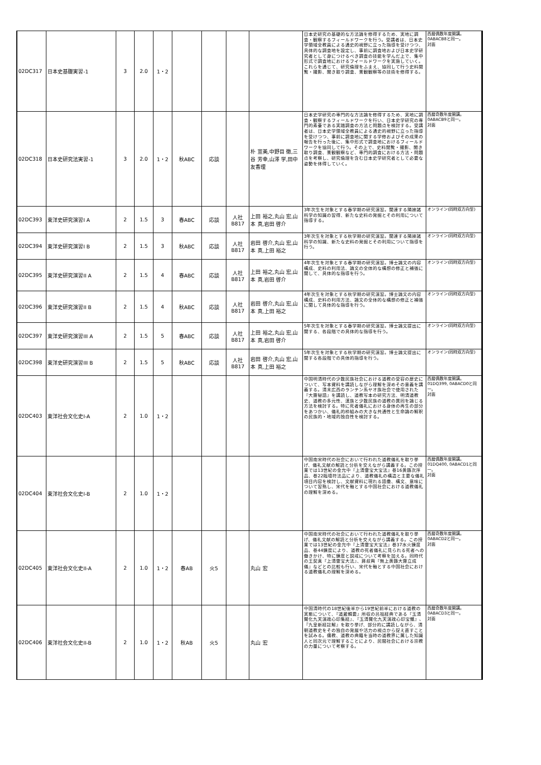| 02DC317 | 日本史基礎実習-1 | 3 | 2.0 | 1・2 | | | | | 日本史研究の基礎的な方法論を修得するため、実地に調査・観察するフィールドワークを行う。受講者は、日本史学領域全教員による通史的視野に立った指導を受けつつ、具体的な調査地を設定し、事前に調査地および日本史学研究者として身につけるべき調査の技能を学んだ上で、集中形式で調査地におけるフイールドワークを実施していく。これらを通じて、研究倫理をふまえ、協同して行う史料閲覧・撮影、聞き取り調査、景観観察等の技術を修得する。 | 西暦偶数年度開講。 0ABACB8と同一。 対面 |
| 02DC318 | 日本史研究法実習-1 | 3 | 2.0 | 1・2 | 秋ABC | 応談 | | 朴 宣美,中野目 徹,三谷 芳幸,山澤 学,田中 友香理 | 日本史学研究の専門的な方法論を修得するため、実地に調査・観察するフィールドワークを行い、日本史学研究の専門的素養である実踏調査の方法と問題点を検討する。受講者は、日本史学領域全教員による通史的視野に立った指導を受けつつ、事前に調査地に関する学修およびその成果の報告を行った後に、集中形式で調査地におけるフィールドワークを協同して行う。その上で、史料閲覧・撮影、聞き取り調査、景観観察など、専門的調査における方法・問題点を考察し、研究倫理を含む日本史学研究者として必要な姿勢を体得していく。 | 西暦奇数年度開講。 0ABACB9と同一。 対面 |
| 02DC393 | 東洋史研究演習I A | 2 | 1.5 | 3 | 春ABC | 応談 | 人社 B817 | 上田 裕之,丸山 宏,山本 真,岩田 啓介 | 3年次生を対象とする春学期の研究演習。関連する隣接諸科学の知識の習得、新たな史料の発掘とその利用について指導する。 | オンライン(同時双方向型) |
| 02DC394 | 東洋史研究演習I B | 2 | 1.5 | 3 | 秋ABC | 応談 | 人社 B817 | 岩田 啓介,丸山 宏,山本 真,上田 裕之 | 3年次生を対象とする秋学期の研究演習。関連する隣接諸科学の知識、新たな史料の発掘とその利用について指導を行う。 | オンライン(同時双方向型) |
| 02DC395 | 東洋史研究演習II A | 2 | 1.5 | 4 | 春ABC | 応談 | 人社 B817 | 上田 裕之,丸山 宏,山本 真,岩田 啓介 | 4年次生を対象とする春学期の研究演習。博士論文の内容構成、史料の利用法、論文の全体的な構想の修正と補強に関して、具体的な指導を行う。 | オンライン(同時双方向型) |
| 02DC396 | 東洋史研究演習II B | 2 | 1.5 | 4 | 秋ABC | 応談 | 人社 B817 | 岩田 啓介,丸山 宏,山本 真,上田 裕之 | 4年次生を対象とする秋学期の研究演習。博士論文の内容構成、史料の利用方法、論文の全体的な構想の修正と補強に関して具体的な指導を行う。 | オンライン(同時双方向型) |
| 02DC397 | 東洋史研究演習III A | 2 | 1.5 | 5 | 春ABC | 応談 | 人社 B817 | 上田 裕之,丸山 宏,山本 真,岩田 啓介 | 5年次生を対象とする春学期の研究演習。博士論文提出に関する、各段階での具体的な指導を行う。 | オンライン(同時双方向型) |
| 02DC398 | 東洋史研究演習III B | 2 | 1.5 | 5 | 秋ABC | 応談 | 人社 B817 | 岩田 啓介,丸山 宏,山本 真,上田 裕之 | 5年次生を対象とする秋学期の研究演習。博士論文提出に関する各段階での具体的指導を行う。 | オンライン(同時双方向型) |
| 02DC403 | 東洋社会文化史I-A | 2 | 1.0 | 1・2 | | | | | 中国明清時代の少数民族社会における道教の受容の歴史について、写本資料を講読しながら理解を深めその意義を講義する。清末広西のランテン系ヤオ族社会で使用された『大齋秘語』を講読し、道教写本の研究方法、明清道教史、道教の多元性、漢族と少数民族の道教の異同を論じる方法を検討する。特に死者儀礼における身体の再生の部分をあつかい、儀礼的枠組みの大きな共通性と生命論の解釈の民族的・地域的独自性を検討する。 | 西暦偶数年度開講。 01DQ399, 0ABACD0と同一。 対面 |
| 02DC404 | 東洋社会文化史I-B | 2 | 1.0 | 1・2 | | | | | 中国南宋時代の社会において行われた道教儀礼を取り挙げ、儀礼文献の解読と分析を交えながら講義する。この授業では13世紀の金允中『上清霊宝大宝法』巻16黄籙次序品、巻22臨壇符法品により、道教儀礼の構造と主要な儀礼項目内容を検討し、文献資料に現れる語彙、構文、意味について習熟し、宋代を軸とする中国社会における道教儀礼の理解を深める。 | 西暦偶数年度開講。 01DQ400, 0ABACD1と同一。 対面 |
| 02DC405 | 東洋社会文化史II-A | 2 | 1.0 | 1・2 | 春AB | 火5 | | 丸山 宏 | 中国南宋時代の社会において行われた道教儀礼を取り挙げ、儀礼文献の解読と分析を交えながら講義する。この授業では13世紀の金允中『上清霊宝大宝法』巻37水火錬度品、巻44錬度により、道教の死者儀礼に見られる死者への働きかけ、特に錬度と説戒について考察を加える。同時代の王契真『上清霊宝大法』、蔣叔輿『無上黄籙大齋立成儀』などとの比較も行い、宋代を軸とする中国社会における道教儀礼の理解を深める。 | 西暦奇数年度開講。 0ABACD2と同一。 対面 |
| 02DC406 | 東洋社会文化史II-B | 2 | 1.0 | 1・2 | 秋AB | 火5 | | 丸山 宏 | 中国清時代の18世紀後半から19世紀前半における道教の実態について、『道蔵輯要』所収の呂祖経典である『玉清賛化九天演政心印集経』、『玉清賛化九天演政心印宝懺』、『九皇新経註解』を取り挙げ、部分的に講読しながら、清朝道教史をその独自の発展や活力の視点から捉え直すことを試みる。儒教、道教の典籍を当時の道教界に属した知識人と同次元で理解することにより、民間社会における宗教の力量について考察する。 | 西暦奇数年度開講。 0ABACD3と同一。 対面 |